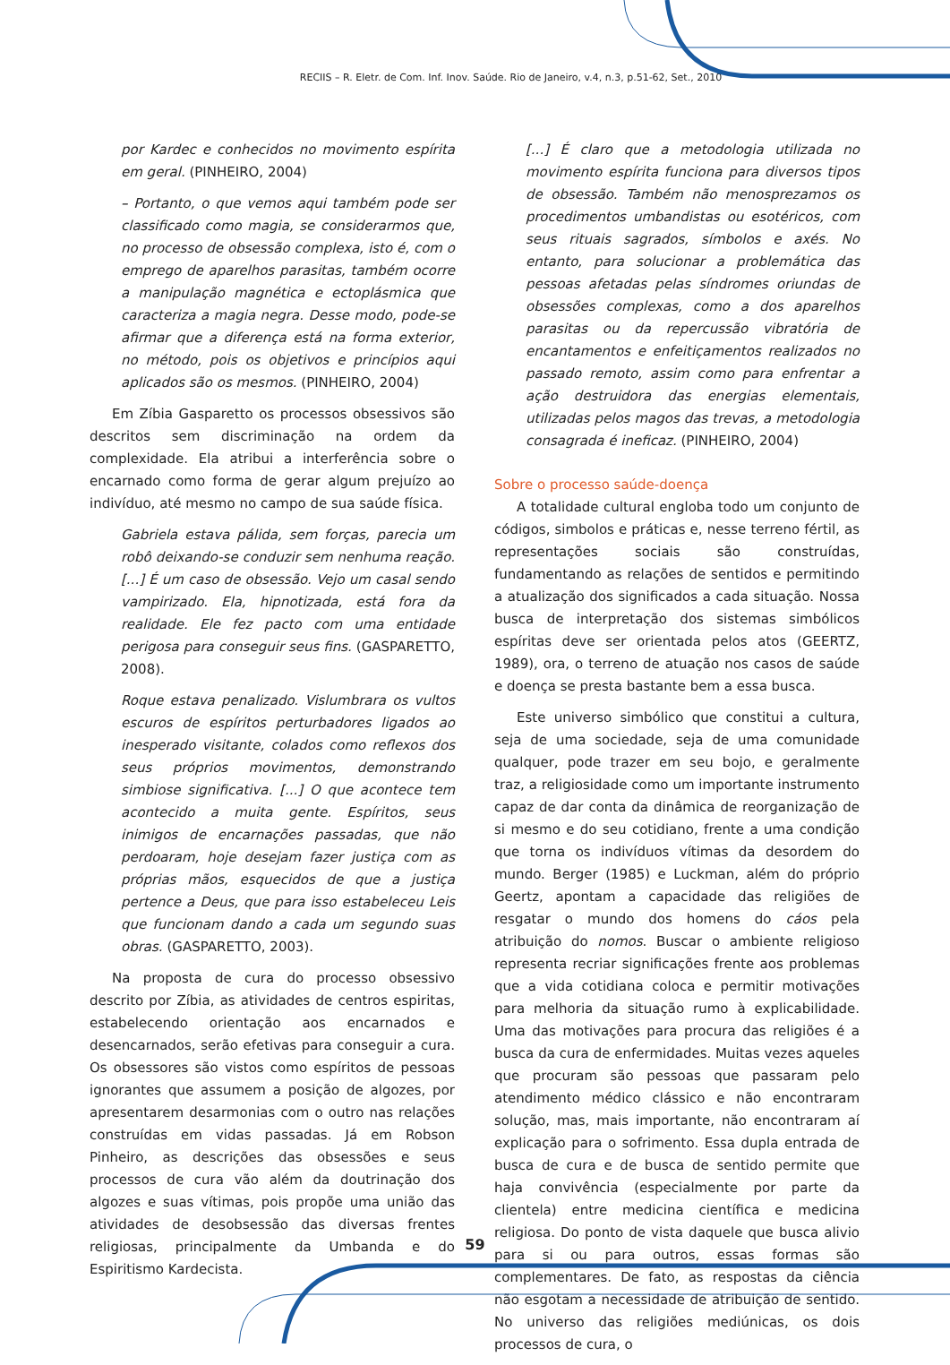RECIIS – R. Eletr. de Com. Inf. Inov. Saúde. Rio de Janeiro, v.4, n.3, p.51-62, Set., 2010
por Kardec e conhecidos no movimento espírita em geral. (PINHEIRO, 2004)
– Portanto, o que vemos aqui também pode ser classificado como magia, se considerarmos que, no processo de obsessão complexa, isto é, com o emprego de aparelhos parasitas, também ocorre a manipulação magnética e ectoplásmica que caracteriza a magia negra. Desse modo, pode-se afirmar que a diferença está na forma exterior, no método, pois os objetivos e princípios aqui aplicados são os mesmos. (PINHEIRO, 2004)
Em Zíbia Gasparetto os processos obsessivos são descritos sem discriminação na ordem da complexidade. Ela atribui a interferência sobre o encarnado como forma de gerar algum prejuízo ao indivíduo, até mesmo no campo de sua saúde física.
Gabriela estava pálida, sem forças, parecia um robô deixando-se conduzir sem nenhuma reação. [...] É um caso de obsessão. Vejo um casal sendo vampirizado. Ela, hipnotizada, está fora da realidade. Ele fez pacto com uma entidade perigosa para conseguir seus fins. (GASPARETTO, 2008).
Roque estava penalizado. Vislumbrara os vultos escuros de espíritos perturbadores ligados ao inesperado visitante, colados como reflexos dos seus próprios movimentos, demonstrando simbiose significativa. [...] O que acontece tem acontecido a muita gente. Espíritos, seus inimigos de encarnações passadas, que não perdoaram, hoje desejam fazer justiça com as próprias mãos, esquecidos de que a justiça pertence a Deus, que para isso estabeleceu Leis que funcionam dando a cada um segundo suas obras. (GASPARETTO, 2003).
Na proposta de cura do processo obsessivo descrito por Zíbia, as atividades de centros espiritas, estabelecendo orientação aos encarnados e desencarnados, serão efetivas para conseguir a cura. Os obsessores são vistos como espíritos de pessoas ignorantes que assumem a posição de algozes, por apresentarem desarmonias com o outro nas relações construídas em vidas passadas. Já em Robson Pinheiro, as descrições das obsessões e seus processos de cura vão além da doutrinação dos algozes e suas vítimas, pois propõe uma união das atividades de desobsessão das diversas frentes religiosas, principalmente da Umbanda e do Espiritismo Kardecista.
[...] É claro que a metodologia utilizada no movimento espírita funciona para diversos tipos de obsessão. Também não menosprezamos os procedimentos umbandistas ou esotéricos, com seus rituais sagrados, símbolos e axés. No entanto, para solucionar a problemática das pessoas afetadas pelas síndromes oriundas de obsessões complexas, como a dos aparelhos parasitas ou da repercussão vibratória de encantamentos e enfeitiçamentos realizados no passado remoto, assim como para enfrentar a ação destruidora das energias elementais, utilizadas pelos magos das trevas, a metodologia consagrada é ineficaz. (PINHEIRO, 2004)
Sobre o processo saúde-doença
A totalidade cultural engloba todo um conjunto de códigos, simbolos e práticas e, nesse terreno fértil, as representações sociais são construídas, fundamentando as relações de sentidos e permitindo a atualização dos significados a cada situação. Nossa busca de interpretação dos sistemas simbólicos espíritas deve ser orientada pelos atos (GEERTZ, 1989), ora, o terreno de atuação nos casos de saúde e doença se presta bastante bem a essa busca.
Este universo simbólico que constitui a cultura, seja de uma sociedade, seja de uma comunidade qualquer, pode trazer em seu bojo, e geralmente traz, a religiosidade como um importante instrumento capaz de dar conta da dinâmica de reorganização de si mesmo e do seu cotidiano, frente a uma condição que torna os indivíduos vítimas da desordem do mundo. Berger (1985) e Luckman, além do próprio Geertz, apontam a capacidade das religiões de resgatar o mundo dos homens do cáos pela atribuição do nomos. Buscar o ambiente religioso representa recriar significações frente aos problemas que a vida cotidiana coloca e permitir motivações para melhoria da situação rumo à explicabilidade. Uma das motivações para procura das religiões é a busca da cura de enfermidades. Muitas vezes aqueles que procuram são pessoas que passaram pelo atendimento médico clássico e não encontraram solução, mas, mais importante, não encontraram aí explicação para o sofrimento. Essa dupla entrada de busca de cura e de busca de sentido permite que haja convivência (especialmente por parte da clientela) entre medicina científica e medicina religiosa. Do ponto de vista daquele que busca alivio para si ou para outros, essas formas são complementares. De fato, as respostas da ciência não esgotam a necessidade de atribuição de sentido. No universo das religiões mediúnicas, os dois processos de cura, o
59